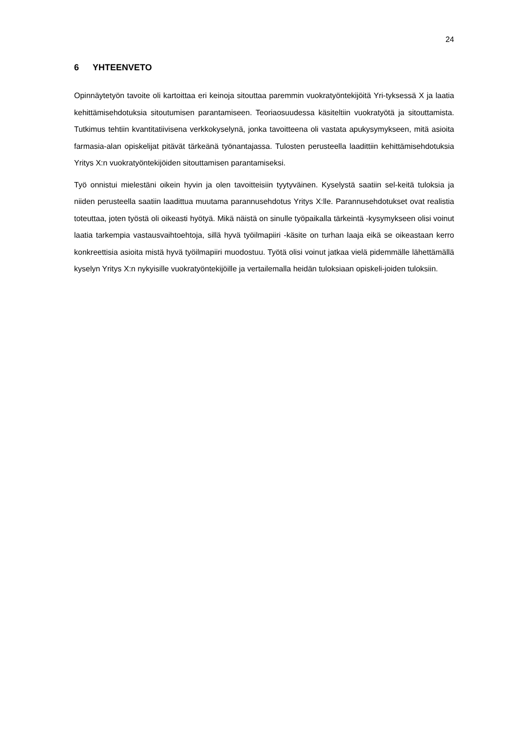24
6 YHTEENVETO
Opinnäytetyön tavoite oli kartoittaa eri keinoja sitouttaa paremmin vuokratyöntekijöitä Yri-tyksessä X ja laatia kehittämisehdotuksia sitoutumisen parantamiseen. Teoriaosuudessa käsiteltiin vuokratyötä ja sitouttamista. Tutkimus tehtiin kvantitatiivisena verkkokyselynä, jonka tavoitteena oli vastata apukysymykseen, mitä asioita farmasia-alan opiskelijat pitävät tärkeänä työnantajassa. Tulosten perusteella laadittiin kehittämisehdotuksia Yritys X:n vuokratyöntekijöiden sitouttamisen parantamiseksi.
Työ onnistui mielestäni oikein hyvin ja olen tavoitteisiin tyytyväinen. Kyselystä saatiin sel-keitä tuloksia ja niiden perusteella saatiin laadittua muutama parannusehdotus Yritys X:lle. Parannusehdotukset ovat realistia toteuttaa, joten työstä oli oikeasti hyötyä. Mikä näistä on sinulle työpaikalla tärkeintä -kysymykseen olisi voinut laatia tarkempia vastausvaihtoehtoja, sillä hyvä työilmapiiri -käsite on turhan laaja eikä se oikeastaan kerro konkreettisia asioita mistä hyvä työilmapiiri muodostuu. Työtä olisi voinut jatkaa vielä pidemmälle lähettämällä kyselyn Yritys X:n nykyisille vuokratyöntekijöille ja vertailemalla heidän tuloksiaan opiskeli-joiden tuloksiin.